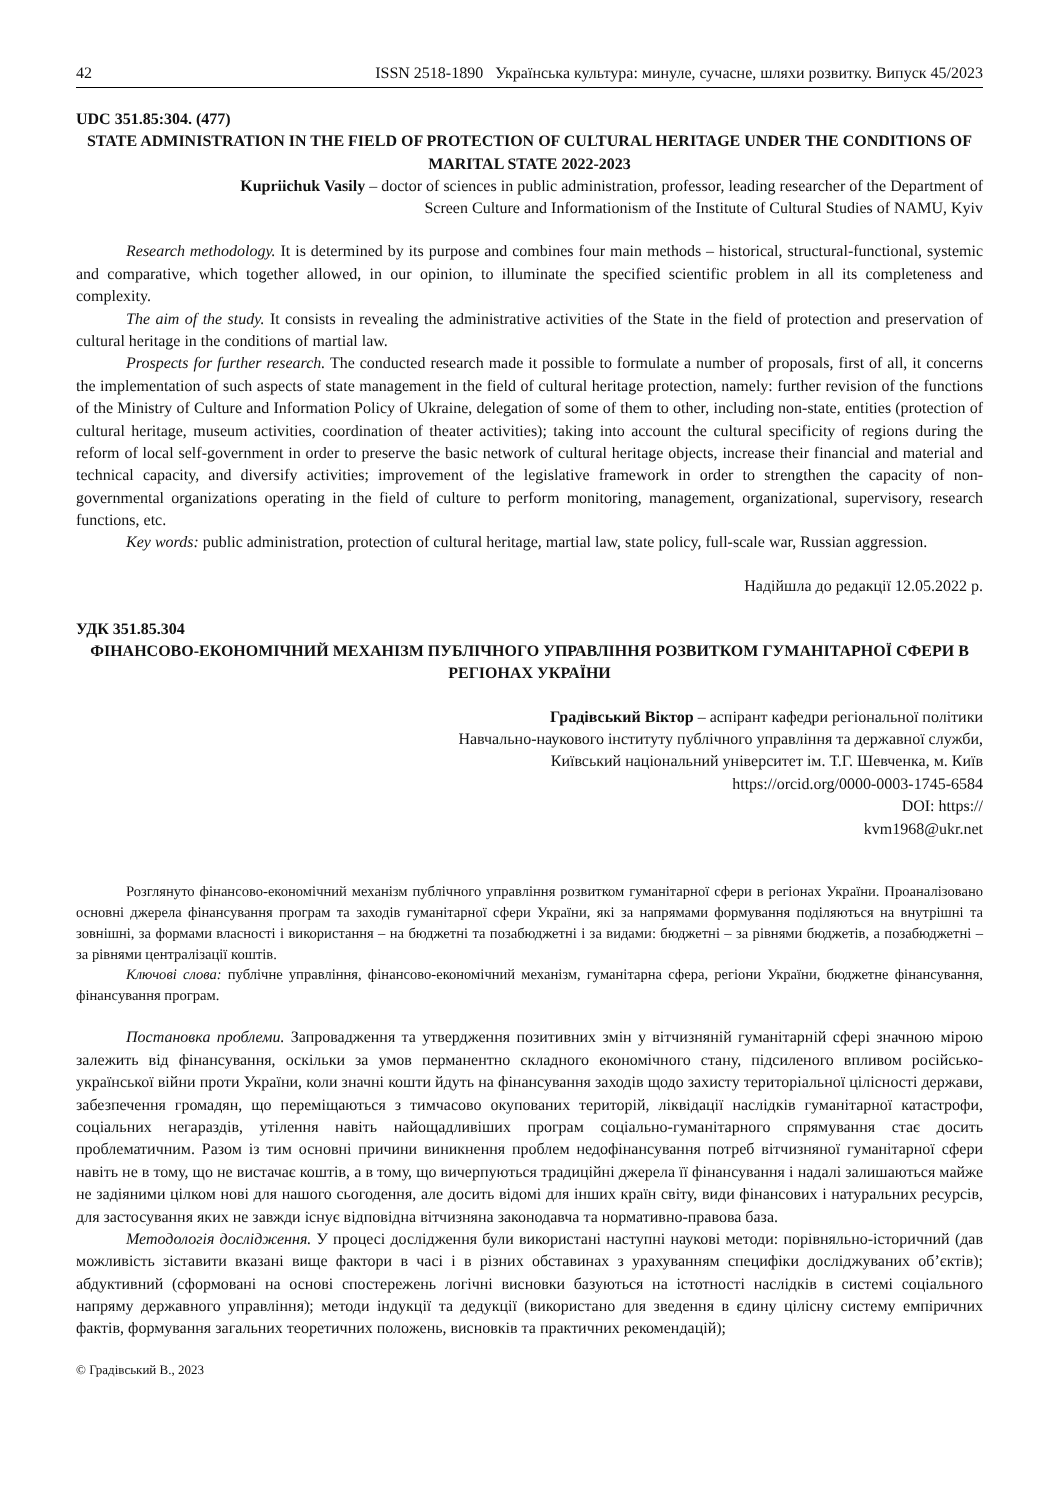42 ISSN 2518-1890 Українська культура: минуле, сучасне, шляхи розвитку. Випуск 45/2023
UDC 351.85:304. (477)
STATE ADMINISTRATION IN THE FIELD OF PROTECTION OF CULTURAL HERITAGE UNDER THE CONDITIONS OF MARITAL STATE 2022-2023
Kupriichuk Vasily – doctor of sciences in public administration, professor, leading researcher of the Department of
Screen Culture and Informationism of the Institute of Cultural Studies of NAMU, Kyiv
Research methodology. It is determined by its purpose and combines four main methods – historical, structural-functional, systemic and comparative, which together allowed, in our opinion, to illuminate the specified scientific problem in all its completeness and complexity.
The aim of the study. It consists in revealing the administrative activities of the State in the field of protection and preservation of cultural heritage in the conditions of martial law.
Prospects for further research. The conducted research made it possible to formulate a number of proposals, first of all, it concerns the implementation of such aspects of state management in the field of cultural heritage protection, namely: further revision of the functions of the Ministry of Culture and Information Policy of Ukraine, delegation of some of them to other, including non-state, entities (protection of cultural heritage, museum activities, coordination of theater activities); taking into account the cultural specificity of regions during the reform of local self-government in order to preserve the basic network of cultural heritage objects, increase their financial and material and technical capacity, and diversify activities; improvement of the legislative framework in order to strengthen the capacity of non-governmental organizations operating in the field of culture to perform monitoring, management, organizational, supervisory, research functions, etc.
Key words: public administration, protection of cultural heritage, martial law, state policy, full-scale war, Russian aggression.
Надійшла до редакції 12.05.2022 р.
УДК 351.85.304
ФІНАНСОВО-ЕКОНОМІЧНИЙ МЕХАНІЗМ ПУБЛІЧНОГО УПРАВЛІННЯ РОЗВИТКОМ ГУМАНІТАРНОЇ СФЕРИ В РЕГІОНАХ УКРАЇНИ
Градівський Віктор – аспірант кафедри регіональної політики
Навчально-наукового інституту публічного управління та державної служби,
Київський національний університет ім. Т.Г. Шевченка, м. Київ
https://orcid.org/0000-0003-1745-6584
DOI: https://
kvm1968@ukr.net
Розглянуто фінансово-економічний механізм публічного управління розвитком гуманітарної сфери в регіонах України. Проаналізовано основні джерела фінансування програм та заходів гуманітарної сфери України, які за напрямами формування поділяються на внутрішні та зовнішні, за формами власності і використання – на бюджетні та позабюджетні і за видами: бюджетні – за рівнями бюджетів, а позабюджетні – за рівнями централізації коштів.
Ключові слова: публічне управління, фінансово-економічний механізм, гуманітарна сфера, регіони України, бюджетне фінансування, фінансування програм.
Постановка проблеми. Запровадження та утвердження позитивних змін у вітчизняній гуманітарній сфері значною мірою залежить від фінансування, оскільки за умов перманентно складного економічного стану, підсиленого впливом російсько-української війни проти України, коли значні кошти йдуть на фінансування заходів щодо захисту територіальної цілісності держави, забезпечення громадян, що переміщаються з тимчасово окупованих територій, ліквідації наслідків гуманітарної катастрофи, соціальних негараздів, утілення навіть найощадливіших програм соціально-гуманітарного спрямування стає досить проблематичним. Разом із тим основні причини виникнення проблем недофінансування потреб вітчизняної гуманітарної сфери навіть не в тому, що не вистачає коштів, а в тому, що вичерпуються традиційні джерела її фінансування і надалі залишаються майже не задіяними цілком нові для нашого сьогодення, але досить відомі для інших країн світу, види фінансових і натуральних ресурсів, для застосування яких не завжди існує відповідна вітчизняна законодавча та нормативно-правова база.
Методологія дослідження. У процесі дослідження були використані наступні наукові методи: порівняльно-історичний (дав можливість зіставити вказані вище фактори в часі і в різних обставинах з урахуванням специфіки досліджуваних об’єктів); абдуктивний (сформовані на основі спостережень логічні висновки базуються на істотності наслідків в системі соціального напряму державного управління); методи індукції та дедукції (використано для зведення в єдину цілісну систему емпіричних фактів, формування загальних теоретичних положень, висновків та практичних рекомендацій);
© Градівський В., 2023